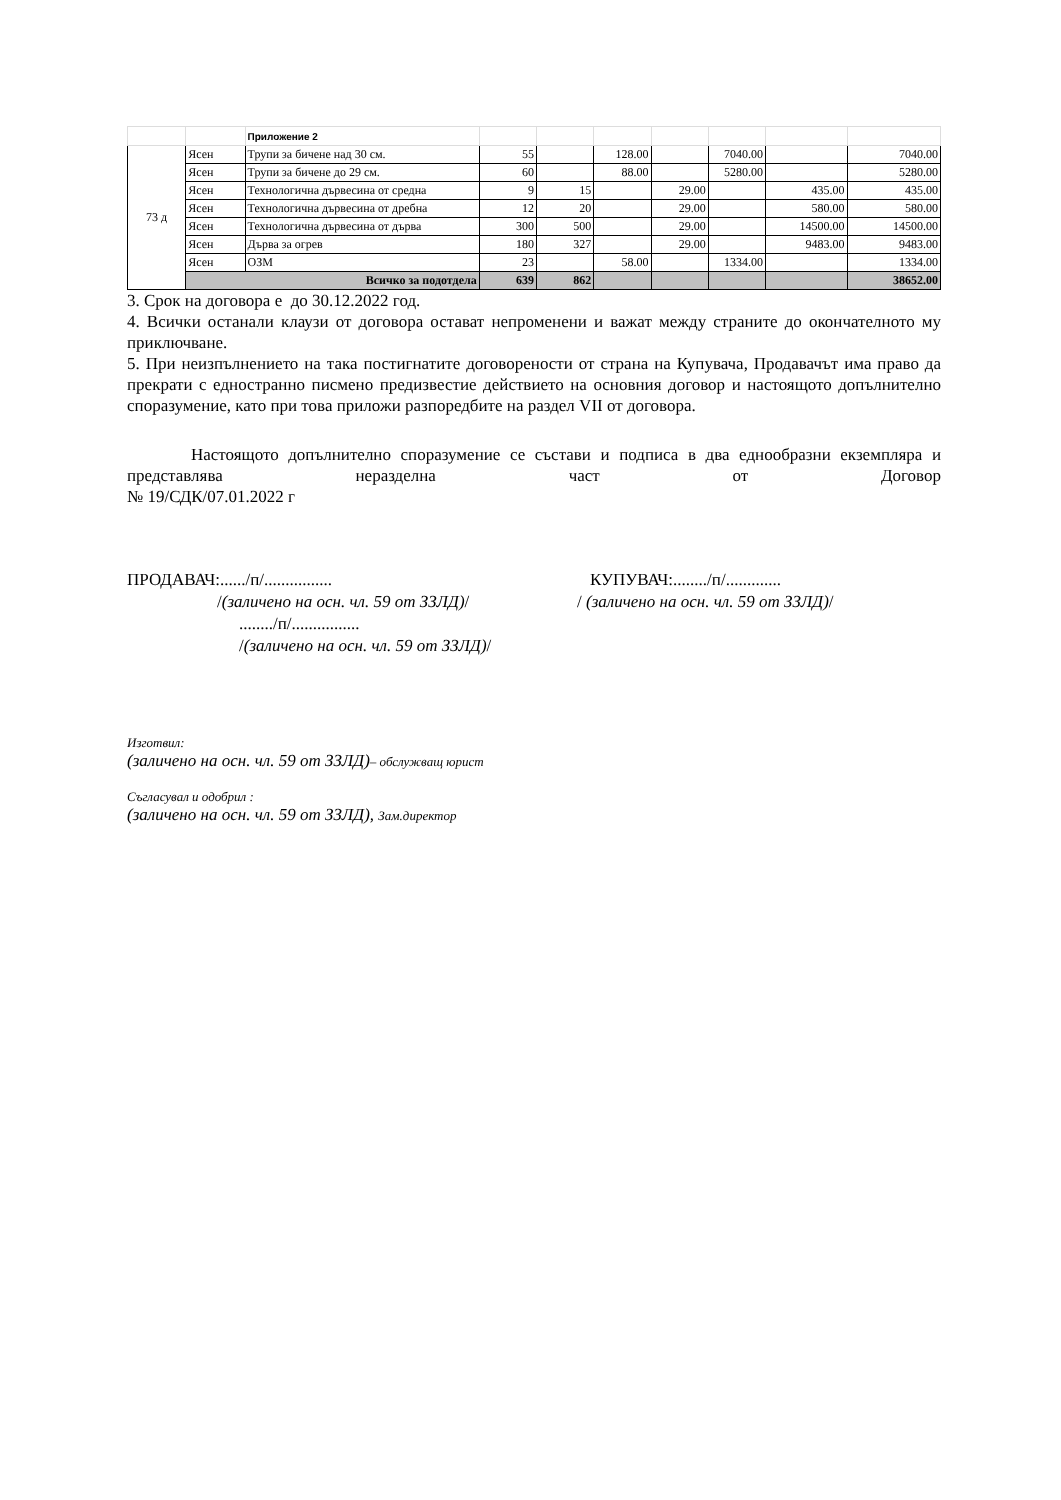| | | Приложение 2 | | | | | | | |
| 73 д | Ясен | Трупи за бичене над 30 см. | 55 | | 128.00 | | 7040.00 | | 7040.00 |
| | Ясен | Трупи за бичене до 29 см. | 60 | | 88.00 | | 5280.00 | | 5280.00 |
| | Ясен | Технологична дървесина от средна | 9 | 15 | | 29.00 | | 435.00 | 435.00 |
| | Ясен | Технологична дървесина от дребна | 12 | 20 | | 29.00 | | 580.00 | 580.00 |
| | Ясен | Технологична дървесина от дърва | 300 | 500 | | 29.00 | | 14500.00 | 14500.00 |
| | Ясен | Дърва за огрев | 180 | 327 | | 29.00 | | 9483.00 | 9483.00 |
| | Ясен | ОЗМ | 23 | | 58.00 | | 1334.00 | | 1334.00 |
| | Всичко за подотдела | | 639 | 862 | | | | | 38652.00 |
3. Срок на договора е до 30.12.2022 год.
4. Всички останали клаузи от договора остават непроменени и важат между страните до окончателното му приключване.
5. При неизпълнението на така постигнатите договорености от страна на Купувача, Продавачът има право да прекрати с едностранно писмено предизвестие действието на основния договор и настоящото допълнително споразумение, като при това приложи разпоредбите на раздел VII от договора.
Настоящото допълнително споразумение се състави и подписа в два еднообразни екземпляра и представлява неразделна част от Договор
№ 19/СДК/07.01.2022 г
ПРОДАВАЧ:....../п/................ КУПУВАЧ:......../п/.............
/(заличено на осн. чл. 59 от ЗЗЛД)/ / (заличено на осн. чл. 59 от ЗЗЛД)/
......../п/................
/(заличено на осн. чл. 59 от ЗЗЛД)/
Изготвил:
(заличено на осн. чл. 59 от ЗЗЛД)– обслужващ юрист
Съгласувал и одобрил :
(заличено на осн. чл. 59 от ЗЗЛД), Зам.директор